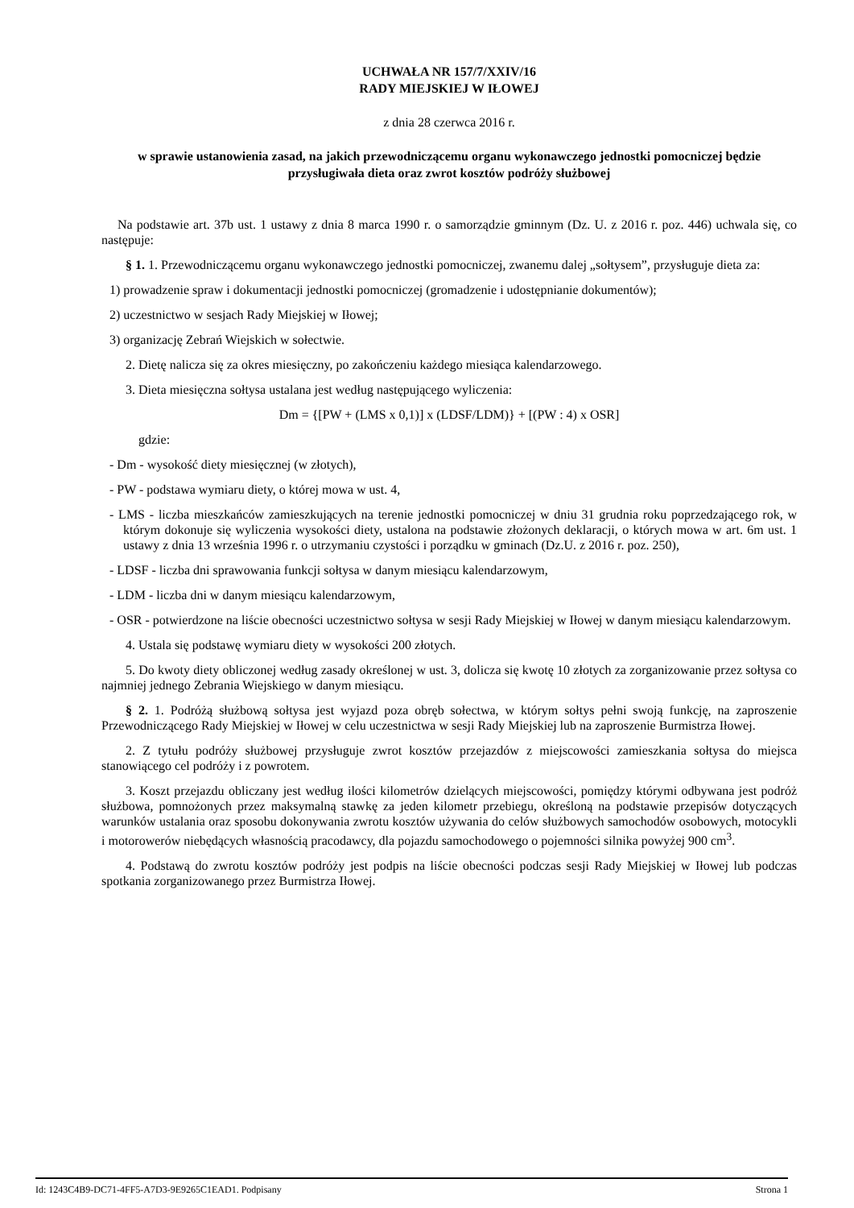UCHWAŁA NR 157/7/XXIV/16
RADY MIEJSKIEJ W IŁOWEJ
z dnia 28 czerwca 2016 r.
w sprawie ustanowienia zasad, na jakich przewodniczącemu organu wykonawczego jednostki pomocniczej będzie przysługiwała dieta oraz zwrot kosztów podróży służbowej
Na podstawie art. 37b ust. 1 ustawy z dnia 8 marca 1990 r. o samorządzie gminnym (Dz. U. z 2016 r. poz. 446) uchwala się, co następuje:
§ 1. 1. Przewodniczącemu organu wykonawczego jednostki pomocniczej, zwanemu dalej „sołtysem”, przysługuje dieta za:
1) prowadzenie spraw i dokumentacji jednostki pomocniczej (gromadzenie i udostępnianie dokumentów);
2) uczestnictwo w sesjach Rady Miejskiej w Iłowej;
3) organizację Zebrań Wiejskich w sołectwie.
2. Dietę nalicza się za okres miesięczny, po zakończeniu każdego miesiąca kalendarzowego.
3. Dieta miesięczna sołtysa ustalana jest według następującego wyliczenia:
Dm = {[PW + (LMS x 0,1)] x (LDSF/LDM)} + [(PW : 4) x OSR]
gdzie:
- Dm - wysokość diety miesięcznej (w złotych),
- PW - podstawa wymiaru diety, o której mowa w ust. 4,
- LMS - liczba mieszkańców zamieszkujących na terenie jednostki pomocniczej w dniu 31 grudnia roku poprzedzającego rok, w którym dokonuje się wyliczenia wysokości diety, ustalona na podstawie złożonych deklaracji, o których mowa w art. 6m ust. 1 ustawy z dnia 13 września 1996 r. o utrzymaniu czystości i porządku w gminach (Dz.U. z 2016 r. poz. 250),
- LDSF - liczba dni sprawowania funkcji sołtysa w danym miesiącu kalendarzowym,
- LDM - liczba dni w danym miesiącu kalendarzowym,
- OSR - potwierdzone na liście obecności uczestnictwo sołtysa w sesji Rady Miejskiej w Iłowej w danym miesiącu kalendarzowym.
4. Ustala się podstawę wymiaru diety w wysokości 200 złotych.
5. Do kwoty diety obliczonej według zasady określonej w ust. 3, dolicza się kwotę 10 złotych za zorganizowanie przez sołtysa co najmniej jednego Zebrania Wiejskiego w danym miesiącu.
§ 2. 1. Podróżą służbową sołtysa jest wyjazd poza obręb sołectwa, w którym sołtys pełni swoją funkcję, na zaproszenie Przewodniczącego Rady Miejskiej w Iłowej w celu uczestnictwa w sesji Rady Miejskiej lub na zaproszenie Burmistrza Iłowej.
2. Z tytułu podróży służbowej przysługuje zwrot kosztów przejazdów z miejscowości zamieszkania sołtysa do miejsca stanowiącego cel podróży i z powrotem.
3. Koszt przejazdu obliczany jest według ilości kilometrów dzielących miejscowości, pomiędzy którymi odbywana jest podróż służbowa, pomnożonych przez maksymalną stawkę za jeden kilometr przebiegu, określoną na podstawie przepisów dotyczących warunków ustalania oraz sposobu dokonywania zwrotu kosztów używania do celów służbowych samochodów osobowych, motocykli i motorowerów niebędących własnością pracodawcy, dla pojazdu samochodowego o pojemności silnika powyżej 900 cm<sup>3</sup>.
4. Podstawą do zwrotu kosztów podróży jest podpis na liście obecności podczas sesji Rady Miejskiej w Iłowej lub podczas spotkania zorganizowanego przez Burmistrza Iłowej.
Id: 1243C4B9-DC71-4FF5-A7D3-9E9265C1EAD1. Podpisany Strona 1